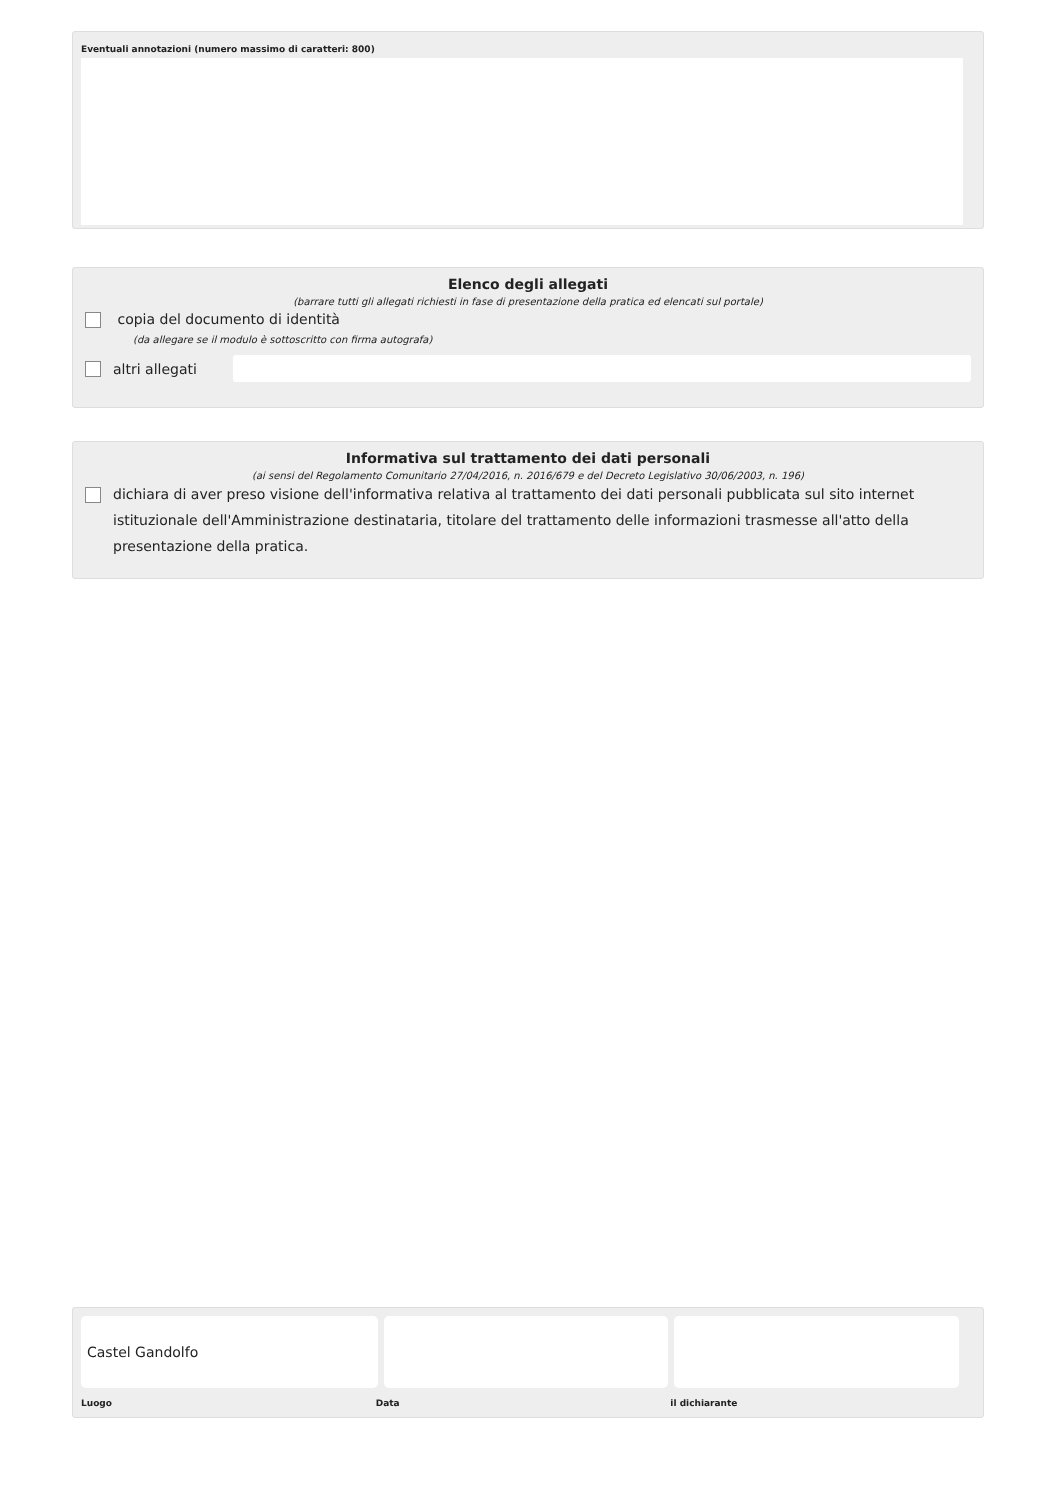Eventuali annotazioni (numero massimo di caratteri: 800)
Elenco degli allegati
(barrare tutti gli allegati richiesti in fase di presentazione della pratica ed elencati sul portale)
copia del documento di identità
(da allegare se il modulo è sottoscritto con firma autografa)
altri allegati
Informativa sul trattamento dei dati personali
(ai sensi del Regolamento Comunitario 27/04/2016, n. 2016/679 e del Decreto Legislativo 30/06/2003, n. 196)
dichiara di aver preso visione dell'informativa relativa al trattamento dei dati personali pubblicata sul sito internet istituzionale dell'Amministrazione destinataria, titolare del trattamento delle informazioni trasmesse all'atto della presentazione della pratica.
Castel Gandolfo
Luogo Data il dichiarante